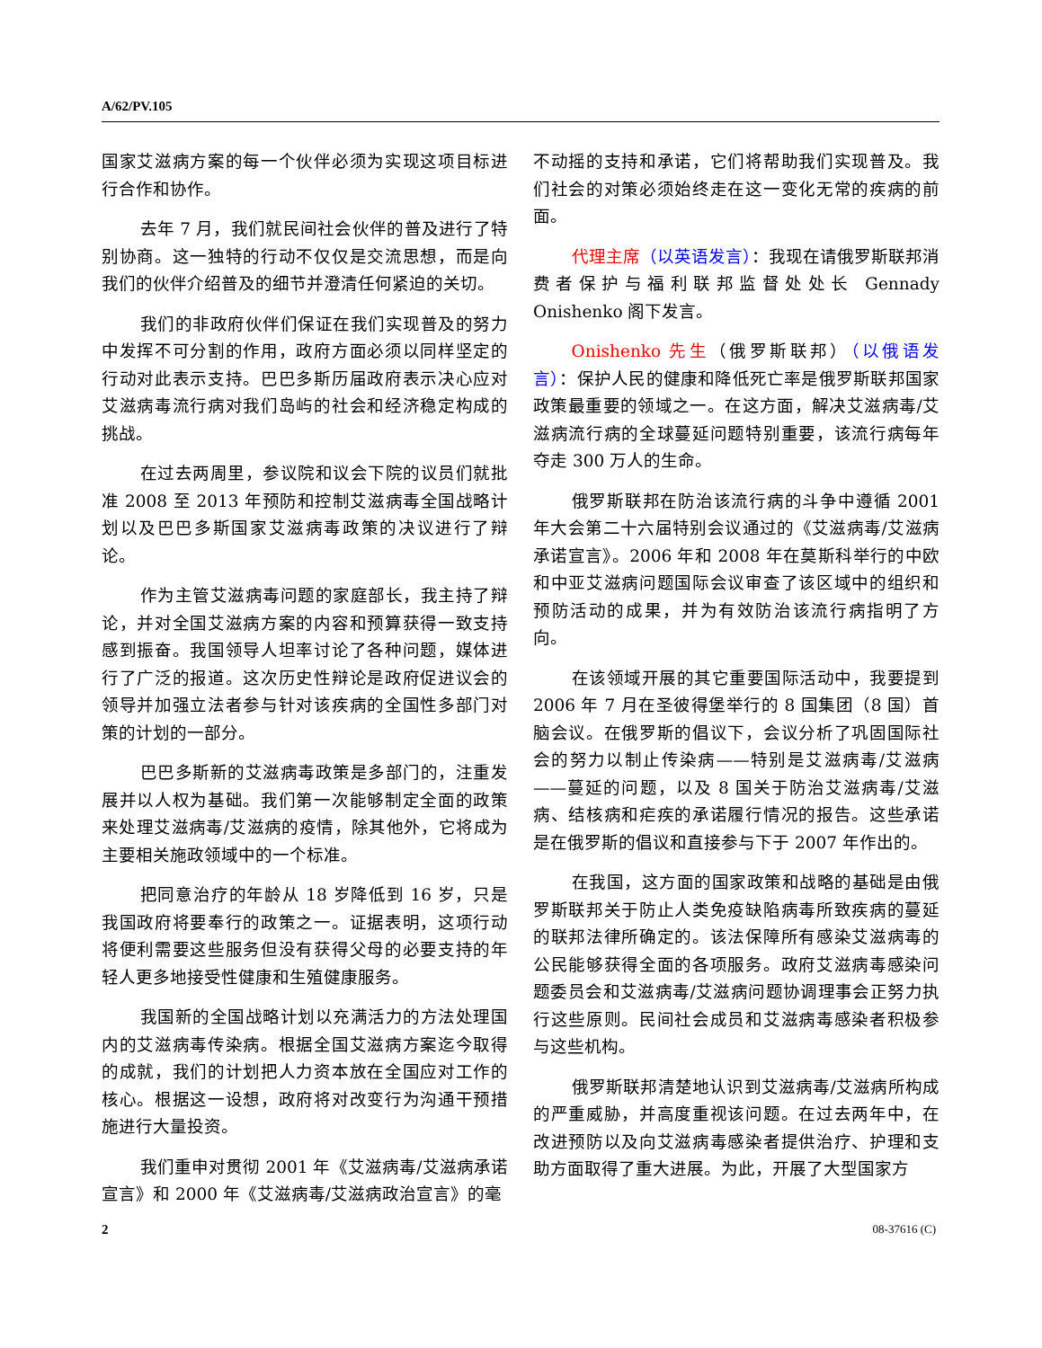A/62/PV.105
国家艾滋病方案的每一个伙伴必须为实现这项目标进行合作和协作。
去年 7 月，我们就民间社会伙伴的普及进行了特别协商。这一独特的行动不仅仅是交流思想，而是向我们的伙伴介绍普及的细节并澄清任何紧迫的关切。
我们的非政府伙伴们保证在我们实现普及的努力中发挥不可分割的作用，政府方面必须以同样坚定的行动对此表示支持。巴巴多斯历届政府表示决心应对艾滋病毒流行病对我们岛屿的社会和经济稳定构成的挑战。
在过去两周里，参议院和议会下院的议员们就批准 2008 至 2013 年预防和控制艾滋病毒全国战略计划以及巴巴多斯国家艾滋病毒政策的决议进行了辩论。
作为主管艾滋病毒问题的家庭部长，我主持了辩论，并对全国艾滋病方案的内容和预算获得一致支持感到振奋。我国领导人坦率讨论了各种问题，媒体进行了广泛的报道。这次历史性辩论是政府促进议会的领导并加强立法者参与针对该疾病的全国性多部门对策的计划的一部分。
巴巴多斯新的艾滋病毒政策是多部门的，注重发展并以人权为基础。我们第一次能够制定全面的政策来处理艾滋病毒/艾滋病的疫情，除其他外，它将成为主要相关施政领域中的一个标准。
把同意治疗的年龄从 18 岁降低到 16 岁，只是我国政府将要奉行的政策之一。证据表明，这项行动将便利需要这些服务但没有获得父母的必要支持的年轻人更多地接受性健康和生殖健康服务。
我国新的全国战略计划以充满活力的方法处理国内的艾滋病毒传染病。根据全国艾滋病方案迄今取得的成就，我们的计划把人力资本放在全国应对工作的核心。根据这一设想，政府将对改变行为沟通干预措施进行大量投资。
我们重申对贯彻 2001 年《艾滋病毒/艾滋病承诺宣言》和 2000 年《艾滋病毒/艾滋病政治宣言》的毫
不动摇的支持和承诺，它们将帮助我们实现普及。我们社会的对策必须始终走在这一变化无常的疾病的前面。
代理主席（以英语发言）：我现在请俄罗斯联邦消费者保护与福利联邦监督处处长 Gennady Onishenko 阁下发言。
Onishenko 先生（俄罗斯联邦）（以俄语发言）：保护人民的健康和降低死亡率是俄罗斯联邦国家政策最重要的领域之一。在这方面，解决艾滋病毒/艾滋病流行病的全球蔓延问题特别重要，该流行病每年夺走 300 万人的生命。
俄罗斯联邦在防治该流行病的斗争中遵循 2001 年大会第二十六届特别会议通过的《艾滋病毒/艾滋病承诺宣言》。2006 年和 2008 年在莫斯科举行的中欧和中亚艾滋病问题国际会议审查了该区域中的组织和预防活动的成果，并为有效防治该流行病指明了方向。
在该领域开展的其它重要国际活动中，我要提到 2006 年 7 月在圣彼得堡举行的 8 国集团（8 国）首脑会议。在俄罗斯的倡议下，会议分析了巩固国际社会的努力以制止传染病——特别是艾滋病毒/艾滋病——蔓延的问题，以及 8 国关于防治艾滋病毒/艾滋病、结核病和疟疾的承诺履行情况的报告。这些承诺是在俄罗斯的倡议和直接参与下于 2007 年作出的。
在我国，这方面的国家政策和战略的基础是由俄罗斯联邦关于防止人类免疫缺陷病毒所致疾病的蔓延的联邦法律所确定的。该法保障所有感染艾滋病毒的公民能够获得全面的各项服务。政府艾滋病毒感染问题委员会和艾滋病毒/艾滋病问题协调理事会正努力执行这些原则。民间社会成员和艾滋病毒感染者积极参与这些机构。
俄罗斯联邦清楚地认识到艾滋病毒/艾滋病所构成的严重威胁，并高度重视该问题。在过去两年中，在改进预防以及向艾滋病毒感染者提供治疗、护理和支助方面取得了重大进展。为此，开展了大型国家方
2 08-37616 (C)